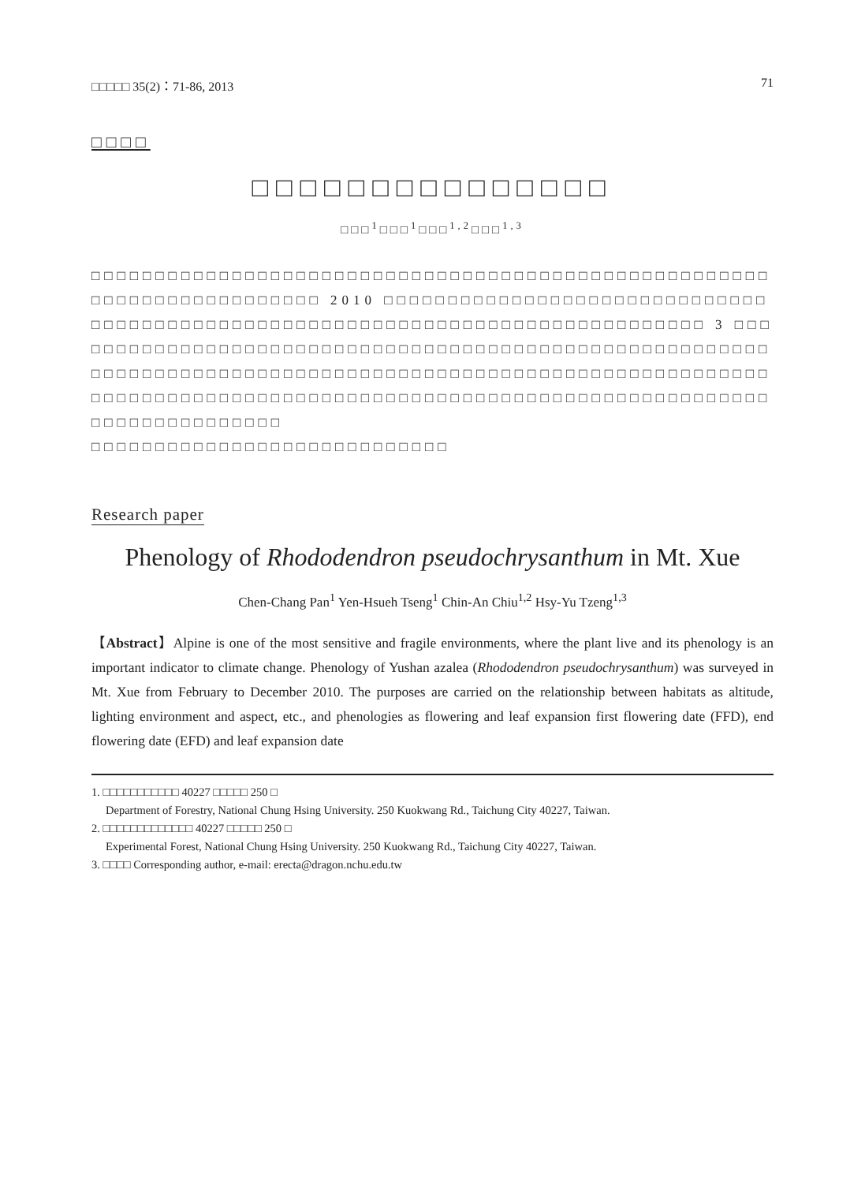□□□□□ 35(2)：71-86, 2013 71
□□□□
□□□□□□□□□□□□□□□
□□□<sup>1</sup>□□□<sup>1</sup>□□□<sup>1,2</sup>□□□<sup>1,3</sup>
□□□□□□□□□□□□□□□□□□□□□□□□□□□□□□□□□□□□□□□□□□□□□□□□□□□□□□□□□□□□□□□□□□□□□□□ 2010 □□□□□□□□□□□□□□□□□□□□□□□□□□□□□□□□□□□□□□□□□□□□□□□□□□□□□□□□□□□□□□□□□□□□□□□□□□□□□□ 3 □□□□□□□□□□□□□□□□□□□□□□□□□□□□□□□□□□□□□□□□□□□□□□□□□□□□□□□□□□□□□□□□□□□□□□□□□□□□□□□□□□□□□□□□□□□□□□□□□□□□□□□□□□□□□□□□□□□□□□□□□□□□□□□□□□□□□□□□□□□□□□□□□□□□□□□□□□□□□□□□□□□□□□□□□□□□□□□□□
□□□□□□□□□□□□□□□□□□□□□□□□□□□□
Research paper
Phenology of Rhododendron pseudochrysanthum in Mt. Xue
Chen-Chang Pan<sup>1</sup> Yen-Hsueh Tseng<sup>1</sup> Chin-An Chiu<sup>1,2</sup> Hsy-Yu Tzeng<sup>1,3</sup>
【Abstract】Alpine is one of the most sensitive and fragile environments, where the plant live and its phenology is an important indicator to climate change. Phenology of Yushan azalea (Rhododendron pseudochrysanthum) was surveyed in Mt. Xue from February to December 2010. The purposes are carried on the relationship between habitats as altitude, lighting environment and aspect, etc., and phenologies as flowering and leaf expansion first flowering date (FFD), end flowering date (EFD) and leaf expansion date
1. □□□□□□□□□□□ 40227 □□□□□ 250 □
Department of Forestry, National Chung Hsing University. 250 Kuokwang Rd., Taichung City 40227, Taiwan.
2. □□□□□□□□□□□□□ 40227 □□□□□ 250 □
Experimental Forest, National Chung Hsing University. 250 Kuokwang Rd., Taichung City 40227, Taiwan.
3. □□□□ Corresponding author, e-mail: erecta@dragon.nchu.edu.tw